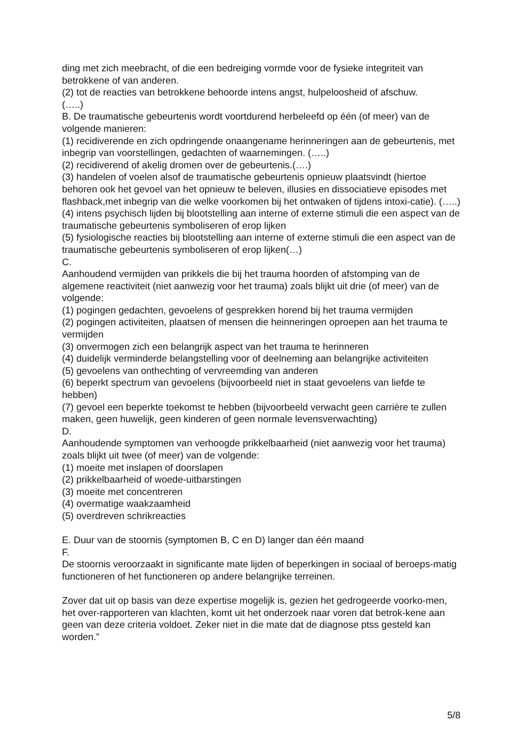ding met zich meebracht, of die een bedreiging vormde voor de fysieke integriteit van betrokkene of van anderen.
(2) tot de reacties van betrokkene behoorde intens angst, hulpeloosheid of afschuw.
(…..)
B. De traumatische gebeurtenis wordt voortdurend herbeleefd op één (of meer) van de volgende manieren:
(1) recidiverende en zich opdringende onaangename herinneringen aan de gebeurtenis, met inbegrip van voorstellingen, gedachten of waarnemingen. (…..)
(2) recidiverend of akelig dromen over de gebeurtenis.(….)
(3) handelen of voelen alsof de traumatische gebeurtenis opnieuw plaatsvindt (hiertoe behoren ook het gevoel van het opnieuw te beleven, illusies en dissociatieve episodes met flashback,met inbegrip van die welke voorkomen bij het ontwaken of tijdens intoxi-catie). (…..)
(4) intens psychisch lijden bij blootstelling aan interne of externe stimuli die een aspect van de traumatische gebeurtenis symboliseren of erop lijken
(5) fysiologische reacties bij blootstelling aan interne of externe stimuli die een aspect van de traumatische gebeurtenis symboliseren of erop lijken(…)
C.
Aanhoudend vermijden van prikkels die bij het trauma hoorden of afstomping van de algemene reactiviteit (niet aanwezig voor het trauma) zoals blijkt uit drie (of meer) van de volgende:
(1) pogingen gedachten, gevoelens of gesprekken horend bij het trauma vermijden
(2) pogingen activiteiten, plaatsen of mensen die heinneringen oproepen aan het trauma te vermijden
(3) onvermogen zich een belangrijk aspect van het trauma te herinneren
(4) duidelijk verminderde belangstelling voor of deelneming aan belangrijke activiteiten
(5) gevoelens van onthechting of vervreemding van anderen
(6) beperkt spectrum van gevoelens (bijvoorbeeld niet in staat gevoelens van liefde te hebben)
(7) gevoel een beperkte toekomst te hebben (bijvoorbeeld verwacht geen carrière te zullen maken, geen huwelijk, geen kinderen of geen normale levensverwachting)
D.
Aanhoudende symptomen van verhoogde prikkelbaarheid (niet aanwezig voor het trauma) zoals blijkt uit twee (of meer) van de volgende:
(1) moeite met inslapen of doorslapen
(2) prikkelbaarheid of woede-uitbarstingen
(3) moeite met concentreren
(4) overmatige waakzaamheid
(5) overdreven schrikreacties
E. Duur van de stoornis (symptomen B, C en D) langer dan één maand
F.
De stoornis veroorzaakt in significante mate lijden of beperkingen in sociaal of beroeps-matig functioneren of het functioneren op andere belangrijke terreinen.
Zover dat uit op basis van deze expertise mogelijk is, gezien het gedrogeerde voorko-men, het over-rapporteren van klachten, komt uit het onderzoek naar voren dat betrok-kene aan geen van deze criteria voldoet. Zeker niet in die mate dat de diagnose ptss gesteld kan worden.”
5/8